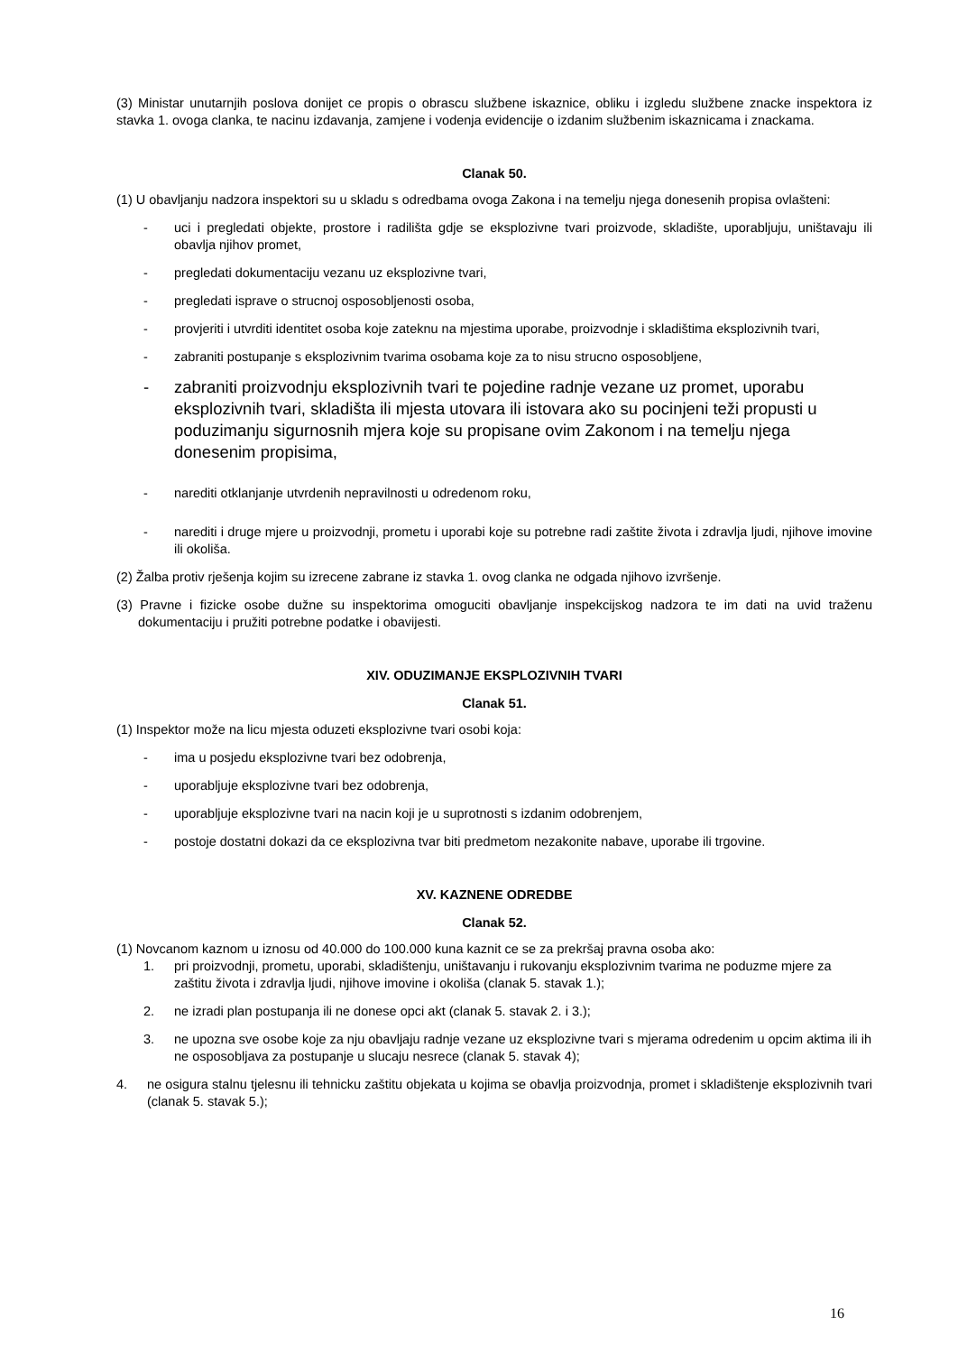(3) Ministar unutarnjih poslova donijet ce propis o obrascu službene iskaznice, obliku i izgledu službene znacke inspektora iz stavka 1. ovoga clanka, te nacinu izdavanja, zamjene i vodenja evidencije o izdanim službenim iskaznicama i znackama.
Clanak 50.
(1) U obavljanju nadzora inspektori su u skladu s odredbama ovoga Zakona i na temelju njega donesenih propisa ovlašteni:
- uci i pregledati objekte, prostore i radilišta gdje se eksplozivne tvari proizvode, skladište, uporabljuju, uništavaju ili obavlja njihov promet,
- pregledati dokumentaciju vezanu uz eksplozivne tvari,
- pregledati isprave o strucnoj osposobljenosti osoba,
- provjeriti i utvrditi identitet osoba koje zateknu na mjestima uporabe, proizvodnje i skladištima eksplozivnih tvari,
- zabraniti postupanje s eksplozivnim tvarima osobama koje za to nisu strucno osposobljene,
- zabraniti proizvodnju eksplozivnih tvari te pojedine radnje vezane uz promet, uporabu eksplozivnih tvari, skladišta ili mjesta utovara ili istovara ako su pocinjeni teži propusti u poduzimanju sigurnosnih mjera koje su propisane ovim Zakonom i na temelju njega donesenim propisima,
- narediti otklanjanje utvrdenih nepravilnosti u odredenom roku,
- narediti i druge mjere u proizvodnji, prometu i uporabi koje su potrebne radi zaštite života i zdravlja ljudi, njihove imovine ili okoliša.
(2) Žalba protiv rješenja kojim su izrecene zabrane iz stavka 1. ovog clanka ne odgada njihovo izvršenje.
(3) Pravne i fizicke osobe dužne su inspektorima omoguciti obavljanje inspekcijskog nadzora te im dati na uvid traženu dokumentaciju i pružiti potrebne podatke i obavijesti.
XIV. ODUZIMANJE EKSPLOZIVNIH TVARI
Clanak 51.
(1) Inspektor može na licu mjesta oduzeti eksplozivne tvari osobi koja:
- ima u posjedu eksplozivne tvari bez odobrenja,
- uporabljuje eksplozivne tvari bez odobrenja,
- uporabljuje eksplozivne tvari na nacin koji je u suprotnosti s izdanim odobrenjem,
- postoje dostatni dokazi da ce eksplozivna tvar biti predmetom nezakonite nabave, uporabe ili trgovine.
XV. KAZNENE ODREDBE
Clanak 52.
(1) Novcanom kaznom u iznosu od 40.000 do 100.000 kuna kaznit ce se za prekršaj pravna osoba ako:
1. pri proizvodnji, prometu, uporabi, skladištenju, uništavanju i rukovanju eksplozivnim tvarima ne poduzme mjere za zaštitu života i zdravlja ljudi, njihove imovine i okoliša (clanak 5. stavak 1.);
2. ne izradi plan postupanja ili ne donese opci akt (clanak 5. stavak 2. i 3.);
3. ne upozna sve osobe koje za nju obavljaju radnje vezane uz eksplozivne tvari s mjerama odredenim u opcim aktima ili ih ne osposobljava za postupanje u slucaju nesrece (clanak 5. stavak 4);
4. ne osigura stalnu tjelesnu ili tehnicku zaštitu objekata u kojima se obavlja proizvodnja, promet i skladištenje eksplozivnih tvari (clanak 5. stavak 5.);
16